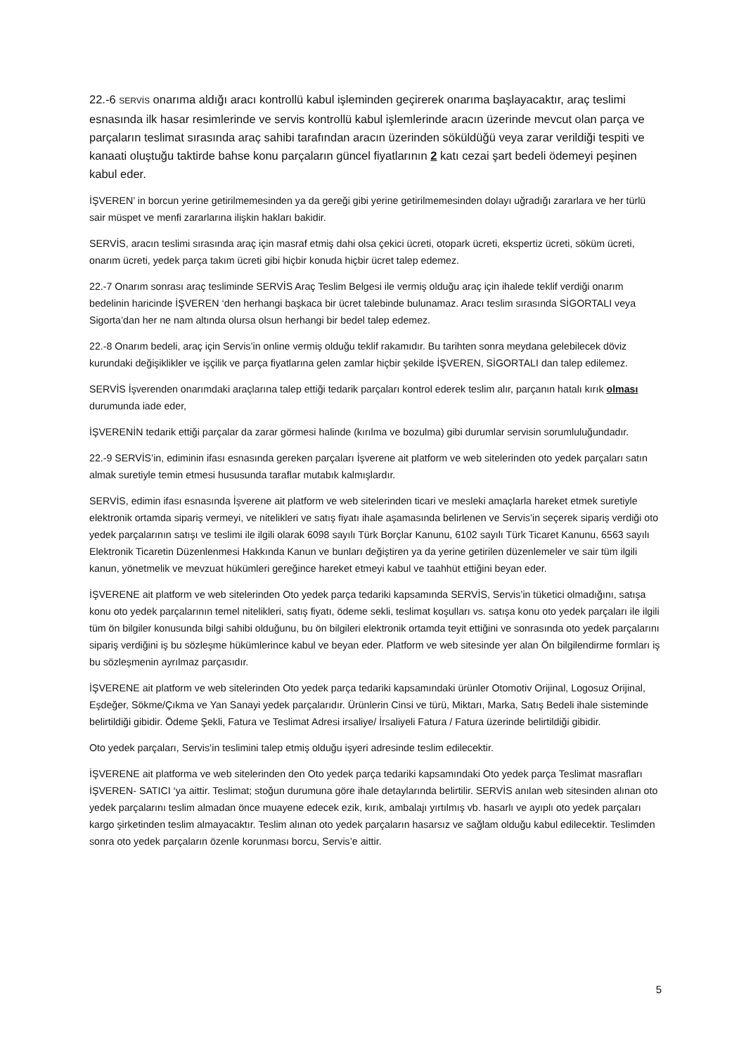22.-6 SERVİS onarıma aldığı aracı kontrollü kabul işleminden geçirerek onarıma başlayacaktır, araç teslimi esnasında ilk hasar resimlerinde ve servis kontrollü kabul işlemlerinde aracın üzerinde mevcut olan parça ve parçaların teslimat sırasında araç sahibi tarafından aracın üzerinden söküldüğü veya zarar verildiği tespiti ve kanaati oluştuğu taktirde bahse konu parçaların güncel fiyatlarının 2 katı cezai şart bedeli ödemeyi peşinen kabul eder.
İŞVEREN’ in borcun yerine getirilmemesinden ya da gereği gibi yerine getirilmemesinden dolayı uğradığı zararlara ve her türlü sair müspet ve menfi zararlarına ilişkin hakları bakidir.
SERVİS, aracın teslimi sırasında araç için masraf etmiş dahi olsa çekici ücreti, otopark ücreti, ekspertiz ücreti, söküm ücreti, onarım ücreti, yedek parça takım ücreti gibi hiçbir konuda hiçbir ücret talep edemez.
22.-7 Onarım sonrası araç tesliminde SERVİS Araç Teslim Belgesi ile vermiş olduğu araç için ihalede teklif verdiği onarım bedelinin haricinde İŞVEREN ‘den herhangi başkaca bir ücret talebinde bulunamaz. Aracı teslim sırasında SİGORTALI veya Sigorta’dan her ne nam altında olursa olsun herhangi bir bedel talep edemez.
22.-8 Onarım bedeli, araç için Servis’in online vermiş olduğu teklif rakamıdır. Bu tarihten sonra meydana gelebilecek döviz kurundaki değişiklikler ve işçilik ve parça fiyatlarına gelen zamlar hiçbir şekilde İŞVEREN, SİGORTALI dan talep edilemez.
SERVİS İşverenden onarımdaki araçlarına talep ettiği tedarik parçaları kontrol ederek teslim alır, parçanın hatalı kırık olması durumunda iade eder,
İŞVERENİN tedarik ettiği parçalar da zarar görmesi halinde (kırılma ve bozulma) gibi durumlar servisin sorumluluğundadır.
22.-9 SERVİS’in, ediminin ifası esnasında gereken parçaları İşverene ait platform ve web sitelerinden oto yedek parçaları satın almak suretiyle temin etmesi hususunda taraflar mutabık kalmışlardır.
SERVİS, edimin ifası esnasında İşverene ait platform ve web sitelerinden ticari ve mesleki amaçlarla hareket etmek suretiyle elektronik ortamda sipariş vermeyi, ve nitelikleri ve satış fiyatı ihale aşamasında belirlenen ve Servis’in seçerek sipariş verdiği oto yedek parçalarının satışı ve teslimi ile ilgili olarak 6098 sayılı Türk Borçlar Kanunu, 6102 sayılı Türk Ticaret Kanunu, 6563 sayılı Elektronik Ticaretin Düzenlenmesi Hakkında Kanun ve bunları değiştiren ya da yerine getirilen düzenlemeler ve sair tüm ilgili kanun, yönetmelik ve mevzuat hükümleri gereğince hareket etmeyi kabul ve taahhüt ettiğini beyan eder.
İŞVERENE ait platform ve web sitelerinden Oto yedek parça tedariki kapsamında SERVİS, Servis’in tüketici olmadığını, satışa konu oto yedek parçalarının temel nitelikleri, satış fiyatı, ödeme sekli, teslimat koşulları vs. satışa konu oto yedek parçaları ile ilgili tüm ön bilgiler konusunda bilgi sahibi olduğunu, bu ön bilgileri elektronik ortamda teyit ettiğini ve sonrasında oto yedek parçalarını sipariş verdiğini iş bu sözleşme hükümlerince kabul ve beyan eder. Platform ve web sitesinde yer alan Ön bilgilendirme formları iş bu sözleşmenin ayrılmaz parçasıdır.
İŞVERENE ait platform ve web sitelerinden Oto yedek parça tedariki kapsamındaki ürünler Otomotiv Orijinal, Logosuz Orijinal, Eşdeğer, Sökme/Çıkma ve Yan Sanayi yedek parçalarıdır. Ürünlerin Cinsi ve türü, Miktarı, Marka, Satış Bedeli ihale sisteminde belirtildiği gibidir. Ödeme Şekli, Fatura ve Teslimat Adresi irsaliye/ İrsaliyeli Fatura / Fatura üzerinde belirtildiği gibidir.
Oto yedek parçaları, Servis’in teslimini talep etmiş olduğu işyeri adresinde teslim edilecektir.
İŞVERENE ait platforma ve web sitelerinden den Oto yedek parça tedariki kapsamındaki Oto yedek parça Teslimat masrafları İŞVEREN- SATICI ‘ya aittir. Teslimat; stoğun durumuna göre ihale detaylarında belirtilir. SERVİS anılan web sitesinden alınan oto yedek parçalarını teslim almadan önce muayene edecek ezik, kırık, ambalajı yırtılmış vb. hasarlı ve ayıplı oto yedek parçaları kargo şirketinden teslim almayacaktır. Teslim alınan oto yedek parçaların hasarsız ve sağlam olduğu kabul edilecektir. Teslimden sonra oto yedek parçaların özenle korunması borcu, Servis’e aittir.
5